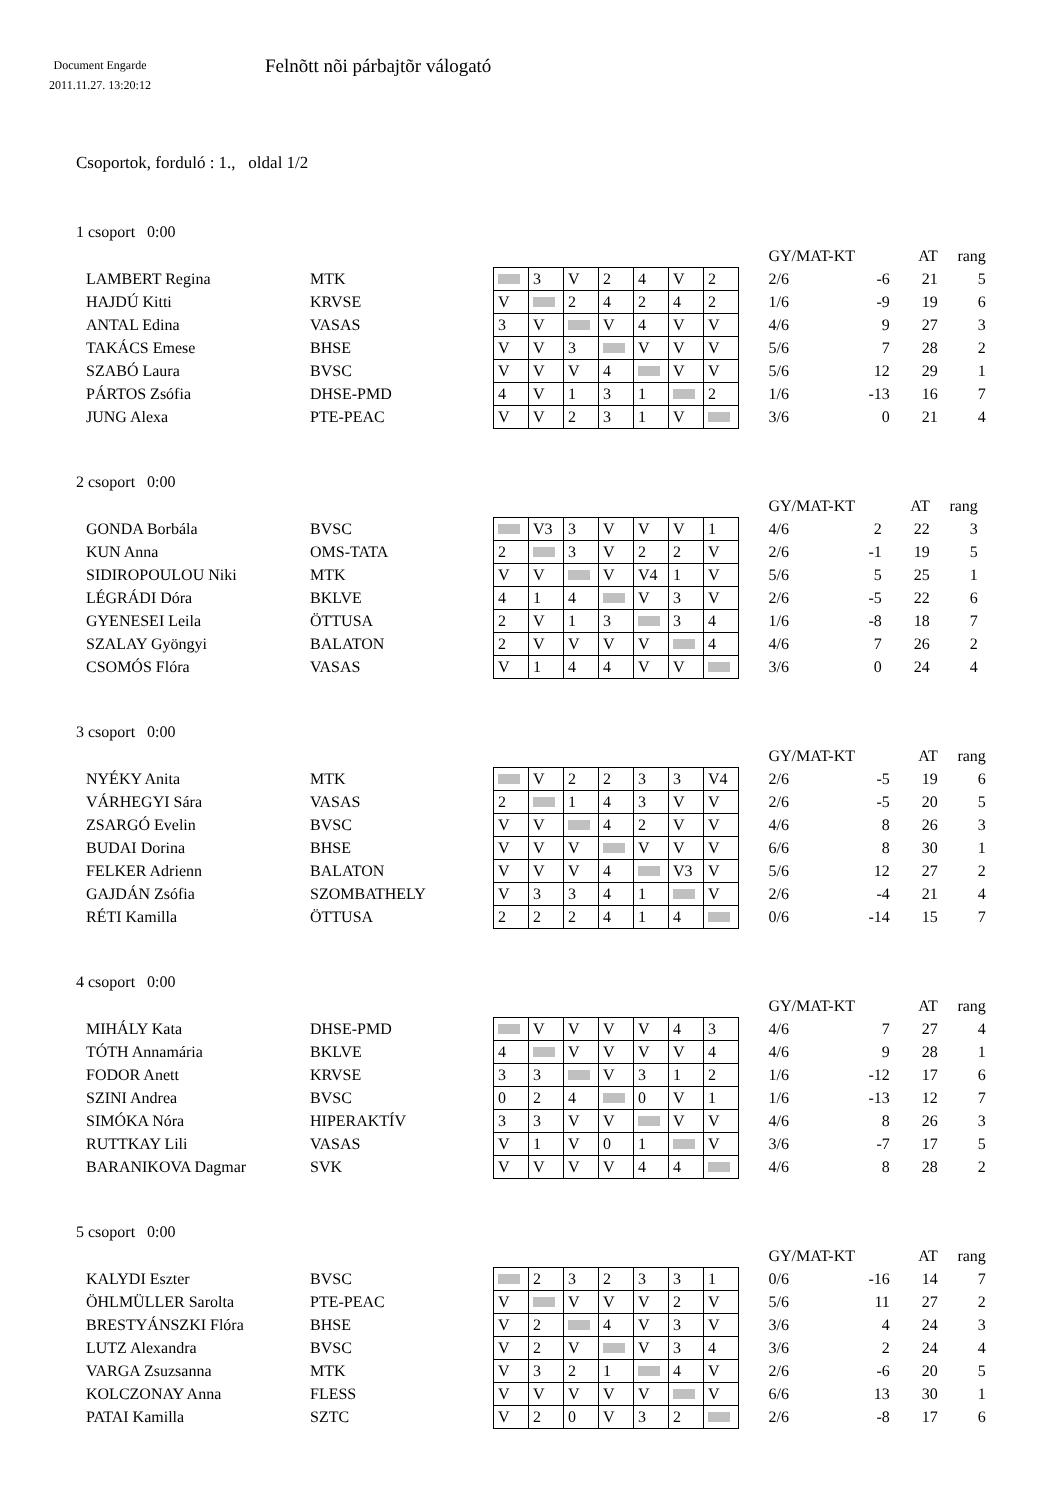Document Engarde
2011.11.27. 13:20:12
Felnõtt nõi párbajtõr válogató
Csoportok, forduló : 1., oldal 1/2
1 csoport 0:00
| | | | | | | | | | | GY/MAT-KT | | AT | rang |
| LAMBERT Regina | MTK | | 3 | V | 2 | 4 | V | 2 | | 2/6 | -6 | 21 | 5 |
| HAJDÚ Kitti | KRVSE | V | | 2 | 4 | 2 | 4 | 2 | | 1/6 | -9 | 19 | 6 |
| ANTAL Edina | VASAS | 3 | V | | V | 4 | V | V | | 4/6 | 9 | 27 | 3 |
| TAKÁCS Emese | BHSE | V | V | 3 | | V | V | V | | 5/6 | 7 | 28 | 2 |
| SZABÓ Laura | BVSC | V | V | V | 4 | | V | V | | 5/6 | 12 | 29 | 1 |
| PÁRTOS Zsófia | DHSE-PMD | 4 | V | 1 | 3 | 1 | | 2 | | 1/6 | -13 | 16 | 7 |
| JUNG Alexa | PTE-PEAC | V | V | 2 | 3 | 1 | V | | | 3/6 | 0 | 21 | 4 |
2 csoport 0:00
| | | | | | | | | | | GY/MAT-KT | | AT | rang |
| GONDA Borbála | BVSC | | V3 | 3 | V | V | V | 1 | | 4/6 | 2 | 22 | 3 |
| KUN Anna | OMS-TATA | 2 | | 3 | V | 2 | 2 | V | | 2/6 | -1 | 19 | 5 |
| SIDIROPOULOU Niki | MTK | V | V | | V | V4 | 1 | V | | 5/6 | 5 | 25 | 1 |
| LÉGRÁDI Dóra | BKLVE | 4 | 1 | 4 | | V | 3 | V | | 2/6 | -5 | 22 | 6 |
| GYENESEI Leila | ÖTTUSA | 2 | V | 1 | 3 | | 3 | 4 | | 1/6 | -8 | 18 | 7 |
| SZALAY Gyöngyi | BALATON | 2 | V | V | V | V | | 4 | | 4/6 | 7 | 26 | 2 |
| CSOMÓS Flóra | VASAS | V | 1 | 4 | 4 | V | V | | | 3/6 | 0 | 24 | 4 |
3 csoport 0:00
| | | | | | | | | | | GY/MAT-KT | | AT | rang |
| NYÉKY Anita | MTK | | V | 2 | 2 | 3 | 3 | V4 | | 2/6 | -5 | 19 | 6 |
| VÁRHEGYI Sára | VASAS | 2 | | 1 | 4 | 3 | V | V | | 2/6 | -5 | 20 | 5 |
| ZSARGÓ Evelin | BVSC | V | V | | 4 | 2 | V | V | | 4/6 | 8 | 26 | 3 |
| BUDAI Dorina | BHSE | V | V | V | | V | V | V | | 6/6 | 8 | 30 | 1 |
| FELKER Adrienn | BALATON | V | V | V | 4 | | V3 | V | | 5/6 | 12 | 27 | 2 |
| GAJDÁN Zsófia | SZOMBATHELY | V | 3 | 3 | 4 | 1 | | V | | 2/6 | -4 | 21 | 4 |
| RÉTI Kamilla | ÖTTUSA | 2 | 2 | 2 | 4 | 1 | 4 | | | 0/6 | -14 | 15 | 7 |
4 csoport 0:00
| | | | | | | | | | | GY/MAT-KT | | AT | rang |
| MIHÁLY Kata | DHSE-PMD | | V | V | V | V | 4 | 3 | | 4/6 | 7 | 27 | 4 |
| TÓTH Annamária | BKLVE | 4 | | V | V | V | V | 4 | | 4/6 | 9 | 28 | 1 |
| FODOR Anett | KRVSE | 3 | 3 | | V | 3 | 1 | 2 | | 1/6 | -12 | 17 | 6 |
| SZINI Andrea | BVSC | 0 | 2 | 4 | | 0 | V | 1 | | 1/6 | -13 | 12 | 7 |
| SIMÓKA Nóra | HIPERAKTÍV | 3 | 3 | V | V | | V | V | | 4/6 | 8 | 26 | 3 |
| RUTTKAY Lili | VASAS | V | 1 | V | 0 | 1 | | V | | 3/6 | -7 | 17 | 5 |
| BARANIKOVA Dagmar | SVK | V | V | V | V | 4 | 4 | | | 4/6 | 8 | 28 | 2 |
5 csoport 0:00
| | | | | | | | | | | GY/MAT-KT | | AT | rang |
| KALYDI Eszter | BVSC | | 2 | 3 | 2 | 3 | 3 | 1 | | 0/6 | -16 | 14 | 7 |
| ÖHLMÜLLER Sarolta | PTE-PEAC | V | | V | V | V | 2 | V | | 5/6 | 11 | 27 | 2 |
| BRESTYÁNSZKI Flóra | BHSE | V | 2 | | 4 | V | 3 | V | | 3/6 | 4 | 24 | 3 |
| LUTZ Alexandra | BVSC | V | 2 | V | | V | 3 | 4 | | 3/6 | 2 | 24 | 4 |
| VARGA Zsuzsanna | MTK | V | 3 | 2 | 1 | | 4 | V | | 2/6 | -6 | 20 | 5 |
| KOLCZONAY Anna | FLESS | V | V | V | V | V | | V | | 6/6 | 13 | 30 | 1 |
| PATAI Kamilla | SZTC | V | 2 | 0 | V | 3 | 2 | | | 2/6 | -8 | 17 | 6 |